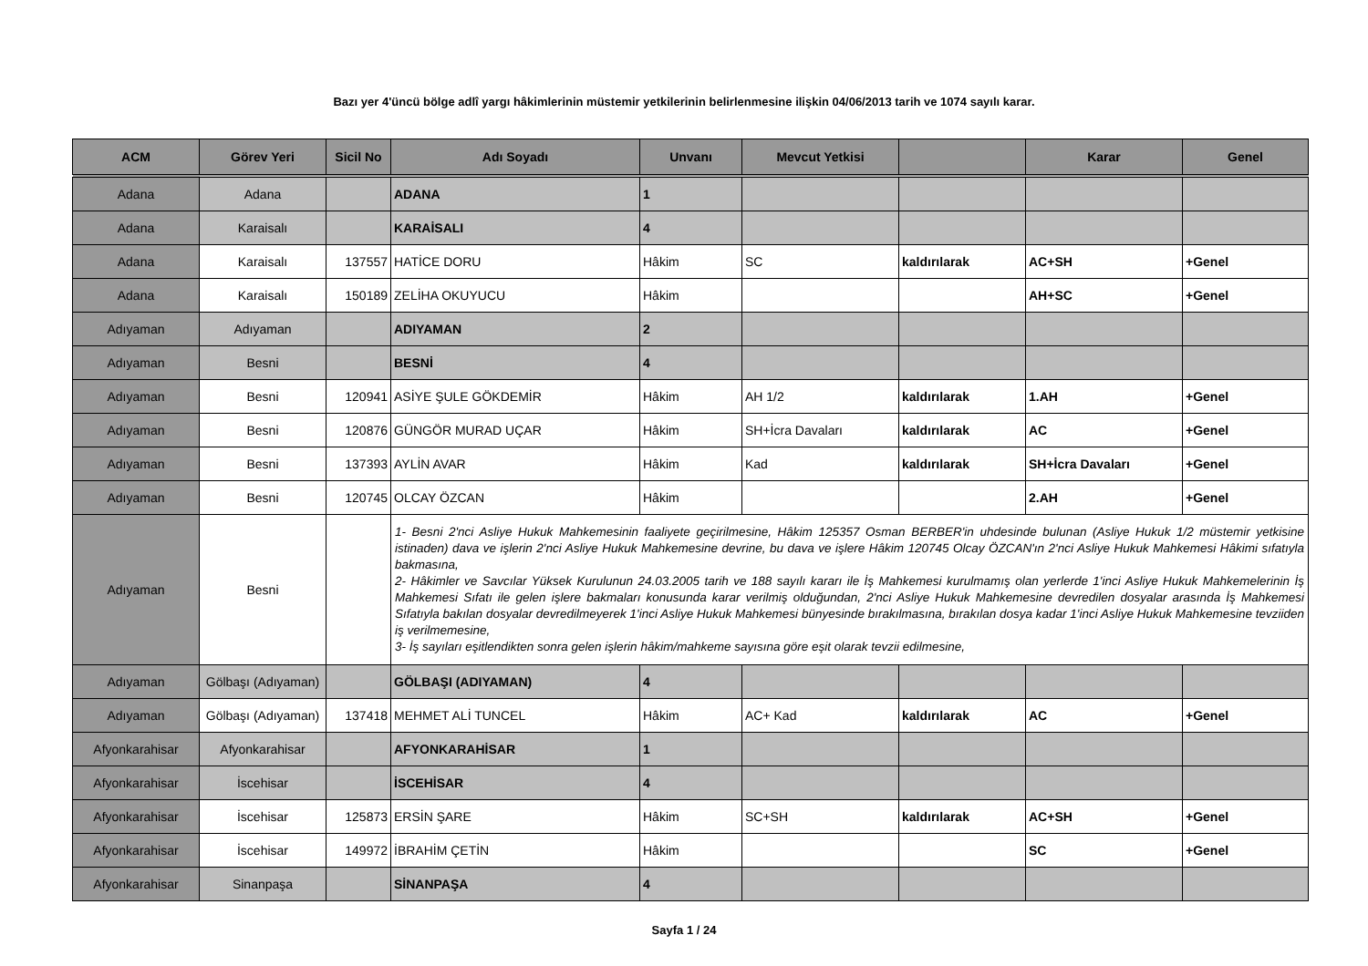Bazı yer 4'üncü bölge adlî yargı hâkimlerinin müstemir yetkilerinin belirlenmesine ilişkin 04/06/2013 tarih ve 1074 sayılı karar.
| ACM | Görev Yeri | Sicil No | Adı Soyadı | Unvanı | Mevcut Yetkisi | | Karar | Genel |
| --- | --- | --- | --- | --- | --- | --- | --- | --- |
| Adana | Adana | | ADANA | 1 | | | | |
| Adana | Karaisalı | | KARAİSALI | 4 | | | | |
| Adana | Karaisalı | 137557 | HATİCE DORU | Hâkim | SC | kaldırılarak | AC+SH | +Genel |
| Adana | Karaisalı | 150189 | ZELİHA OKUYUCU | Hâkim | | | AH+SC | +Genel |
| Adıyaman | Adıyaman | | ADIYAMAN | 2 | | | | |
| Adıyaman | Besni | | BESNİ | 4 | | | | |
| Adıyaman | Besni | 120941 | ASİYE ŞULE GÖKDEMİR | Hâkim | AH 1/2 | kaldırılarak | 1.AH | +Genel |
| Adıyaman | Besni | 120876 | GÜNGÖR MURAD UÇAR | Hâkim | SH+İcra Davaları | kaldırılarak | AC | +Genel |
| Adıyaman | Besni | 137393 | AYLİN AVAR | Hâkim | Kad | kaldırılarak | SH+İcra Davaları | +Genel |
| Adıyaman | Besni | 120745 | OLCAY ÖZCAN | Hâkim | | | 2.AH | +Genel |
| Adıyaman | Besni | | 1- Besni 2'nci Asliye Hukuk Mahkemesinin faaliyete geçirilmesine, Hâkim 125357 Osman BERBER'in uhdesinde bulunan (Asliye Hukuk 1/2 müstemir yetkisine istinaden) dava ve işlerin 2'nci Asliye Hukuk Mahkemesine devrine, bu dava ve işlere Hâkim 120745 Olcay ÖZCAN'ın 2'nci Asliye Hukuk Mahkemesi Hâkimi sıfatıyla bakmasına, 2- Hâkimler ve Savcılar Yüksek Kurulunun 24.03.2005 tarih ve 188 sayılı kararı ile İş Mahkemesi kurulmamış olan yerlerde 1'inci Asliye Hukuk Mahkemelerinin İş Mahkemesi Sıfatı ile gelen işlere bakmaları konusunda karar verilmiş olduğundan, 2'nci Asliye Hukuk Mahkemesine devredilen dosyalar arasında İş Mahkemesi Sıfatıyla bakılan dosyalar devredilmeyerek 1'inci Asliye Hukuk Mahkemesi bünyesinde bırakılmasına, bırakılan dosya kadar 1'inci Asliye Hukuk Mahkemesine tevziiden iş verilmemesine, 3- İş sayıları eşitlendikten sonra gelen işlerin hâkim/mahkeme sayısına göre eşit olarak tevzii edilmesine, | | | | | |
| Adıyaman | Gölbaşı (Adıyaman) | | GÖLBAŞI (ADIYAMAN) | 4 | | | | |
| Adıyaman | Gölbaşı (Adıyaman) | 137418 | MEHMET ALİ TUNCEL | Hâkim | AC+ Kad | kaldırılarak | AC | +Genel |
| Afyonkarahisar | Afyonkarahisar | | AFYONKARAHİSAR | 1 | | | | |
| Afyonkarahisar | İscehisar | | İSCEHİSAR | 4 | | | | |
| Afyonkarahisar | İscehisar | 125873 | ERSİN ŞARE | Hâkim | SC+SH | kaldırılarak | AC+SH | +Genel |
| Afyonkarahisar | İscehisar | 149972 | İBRAHİM ÇETİN | Hâkim | | | SC | +Genel |
| Afyonkarahisar | Sinanpaşa | | SİNANPAŞA | 4 | | | | |
Sayfa 1 / 24